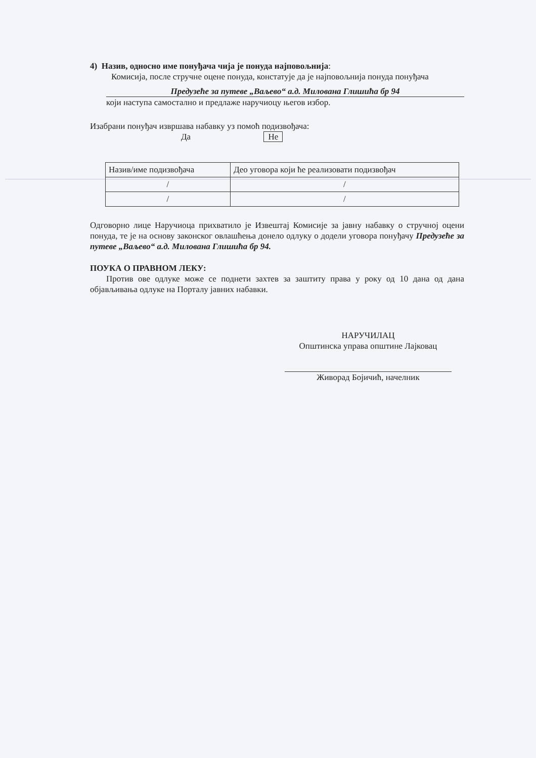4) Назив, односно име понуђача чија је понуда најповољнија:
Комисија, после стручне оцене понуда, констатује да је најповољнија понуда понуђача
Предузеће за путеве „Ваљево“ а.д. Милована Глишића бр 94
који наступа самостално и предлаже наручиоцу његов избор.
Изабрани понуђач извршава набавку уз помоћ подизвођача:
Да Не
| Назив/име подизвођача | Део уговора који ће реализовати подизвођач |
| / | / |
| / | / |
Одговорно лице Наручиоца прихватило је Извештај Комисије за јавну набавку о стручној оцени понуда, те је на основу законског овлашћења донело одлуку о додели уговора понуђачу Предузеће за путеве „Ваљево“ а.д. Милована Глишића бр 94.
ПОУКА О ПРАВНОМ ЛЕКУ:
Против ове одлуке може се поднети захтев за заштиту права у року од 10 дана од дана објављивања одлуке на Порталу јавних набавки.
НАРУЧИЛАЦ
Општинска управа општине Лајковац
Живорад Бојичић, начелник